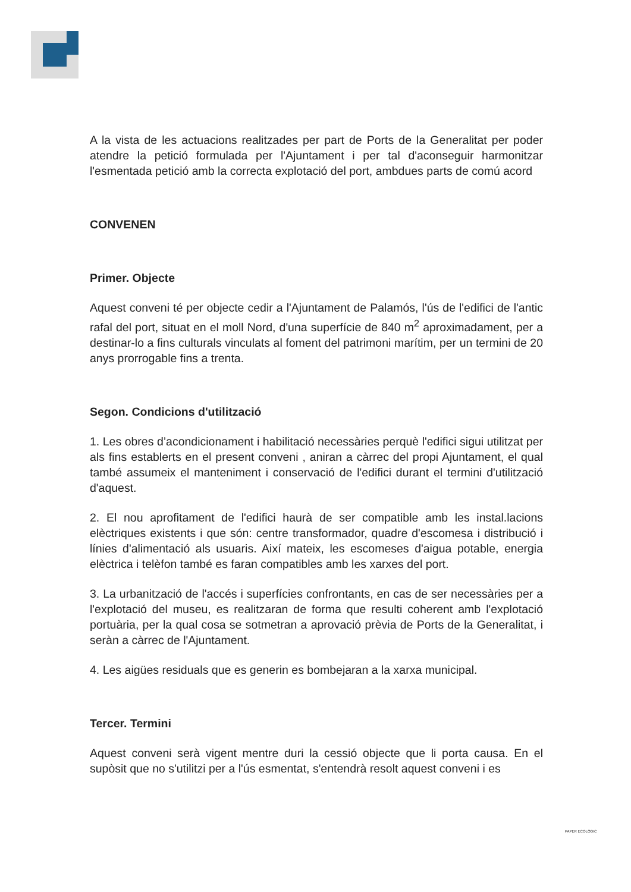A la vista de les actuacions realitzades per part de Ports de la Generalitat per poder atendre la petició formulada per l'Ajuntament i per tal d'aconseguir harmonitzar l'esmentada petició amb la correcta explotació del port, ambdues parts de comú acord
CONVENEN
Primer. Objecte
Aquest conveni té per objecte cedir a l'Ajuntament de Palamós, l'ús de l'edifici de l'antic rafal del port, situat en el moll Nord, d'una superfície de 840 m<sup>2</sup> aproximadament, per a destinar-lo a fins culturals vinculats al foment del patrimoni marítim, per un termini de 20 anys prorrogable fins a trenta.
Segon. Condicions d'utilització
1. Les obres d’acondicionament i habilitació necessàries perquè l'edifici sigui utilitzat per als fins establerts en el present conveni , aniran a càrrec del propi Ajuntament, el qual també assumeix el manteniment i conservació de l'edifici durant el termini d'utilització d'aquest.
2. El nou aprofitament de l'edifici haurà de ser compatible amb les instal.lacions elèctriques existents i que són: centre transformador, quadre d'escomesa i distribució i línies d'alimentació als usuaris. Així mateix, les escomeses d'aigua potable, energia elèctrica i telèfon també es faran compatibles amb les xarxes del port.
3. La urbanització de l'accés i superfícies confrontants, en cas de ser necessàries per a l'explotació del museu, es realitzaran de forma que resulti coherent amb l'explotació portuària, per la qual cosa se sotmetran a aprovació prèvia de Ports de la Generalitat, i seràn a càrrec de l'Ajuntament.
4. Les aigües residuals que es generin es bombejaran a la xarxa municipal.
Tercer. Termini
Aquest conveni serà vigent mentre duri la cessió objecte que li porta causa. En el supòsit que no s'utilitzi per a l'ús esmentat, s'entendrà resolt aquest conveni i es
PAPER ECOLÒGIC